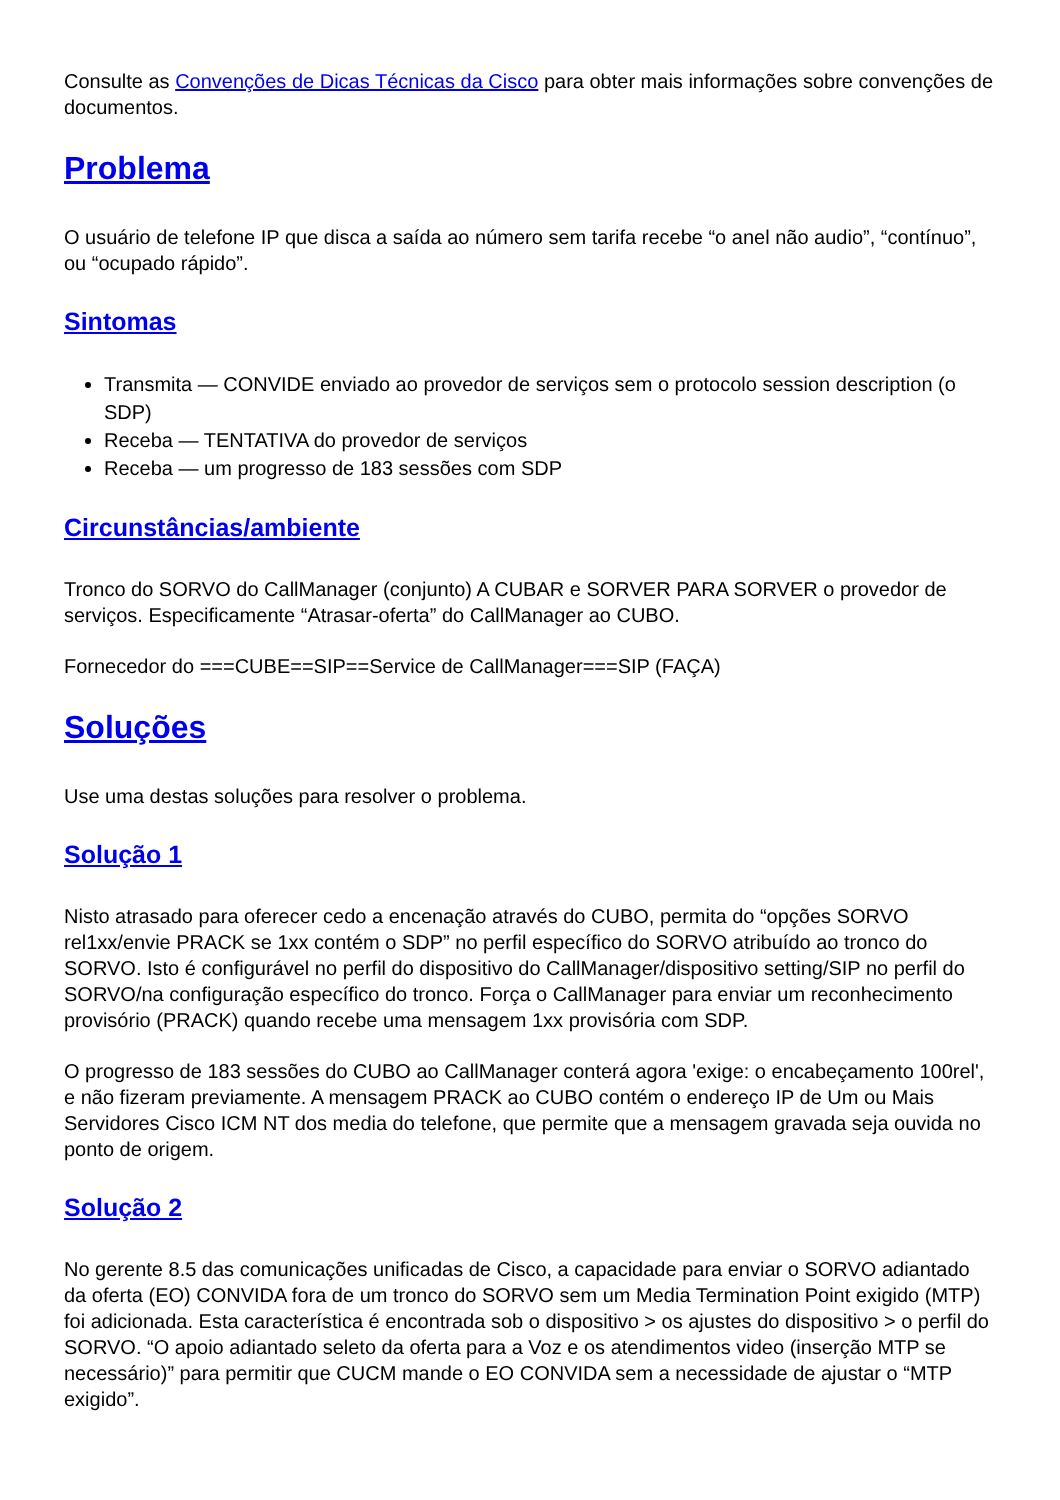Consulte as Convenções de Dicas Técnicas da Cisco para obter mais informações sobre convenções de documentos.
Problema
O usuário de telefone IP que disca a saída ao número sem tarifa recebe “o anel não audio”, “contínuo”, ou “ocupado rápido”.
Sintomas
Transmita — CONVIDE enviado ao provedor de serviços sem o protocolo session description (o SDP)
Receba — TENTATIVA do provedor de serviços
Receba — um progresso de 183 sessões com SDP
Circunstâncias/ambiente
Tronco do SORVO do CallManager (conjunto) A CUBAR e SORVER PARA SORVER o provedor de serviços. Especificamente “Atrasar-oferta” do CallManager ao CUBO.
Fornecedor do ===CUBE==SIP==Service de CallManager===SIP (FAÇA)
Soluções
Use uma destas soluções para resolver o problema.
Solução 1
Nisto atrasado para oferecer cedo a encenação através do CUBO, permita do “opções SORVO rel1xx/envie PRACK se 1xx contém o SDP” no perfil específico do SORVO atribuído ao tronco do SORVO. Isto é configurável no perfil do dispositivo do CallManager/dispositivo setting/SIP no perfil do SORVO/na configuração específico do tronco. Força o CallManager para enviar um reconhecimento provisório (PRACK) quando recebe uma mensagem 1xx provisória com SDP.
O progresso de 183 sessões do CUBO ao CallManager conterá agora 'exige: o encabeçamento 100rel', e não fizeram previamente. A mensagem PRACK ao CUBO contém o endereço IP de Um ou Mais Servidores Cisco ICM NT dos media do telefone, que permite que a mensagem gravada seja ouvida no ponto de origem.
Solução 2
No gerente 8.5 das comunicações unificadas de Cisco, a capacidade para enviar o SORVO adiantado da oferta (EO) CONVIDA fora de um tronco do SORVO sem um Media Termination Point exigido (MTP) foi adicionada. Esta característica é encontrada sob o dispositivo > os ajustes do dispositivo > o perfil do SORVO. “O apoio adiantado seleto da oferta para a Voz e os atendimentos video (inserção MTP se necessário)” para permitir que CUCM mande o EO CONVIDA sem a necessidade de ajustar o “MTP exigido”.